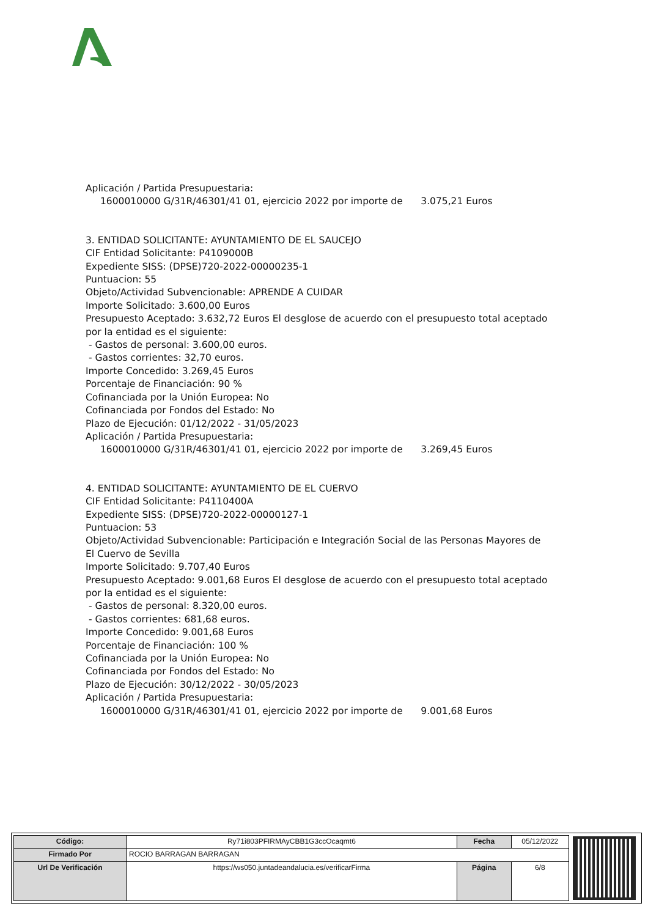Aplicación / Partida Presupuestaria:
1600010000 G/31R/46301/41 01, ejercicio 2022 por importe de 3.075,21 Euros
3. ENTIDAD SOLICITANTE: AYUNTAMIENTO DE EL SAUCEJO
CIF Entidad Solicitante: P4109000B
Expediente SISS: (DPSE)720-2022-00000235-1
Puntuacion: 55
Objeto/Actividad Subvencionable: APRENDE A CUIDAR
Importe Solicitado: 3.600,00 Euros
Presupuesto Aceptado: 3.632,72 Euros El desglose de acuerdo con el presupuesto total aceptado por la entidad es el siguiente:
- Gastos de personal: 3.600,00 euros.
- Gastos corrientes: 32,70 euros.
Importe Concedido: 3.269,45 Euros
Porcentaje de Financiación: 90 %
Cofinanciada por la Unión Europea: No
Cofinanciada por Fondos del Estado: No
Plazo de Ejecución: 01/12/2022 - 31/05/2023
Aplicación / Partida Presupuestaria:
1600010000 G/31R/46301/41 01, ejercicio 2022 por importe de 3.269,45 Euros
4. ENTIDAD SOLICITANTE: AYUNTAMIENTO DE EL CUERVO
CIF Entidad Solicitante: P4110400A
Expediente SISS: (DPSE)720-2022-00000127-1
Puntuacion: 53
Objeto/Actividad Subvencionable: Participación e Integración Social de las Personas Mayores de El Cuervo de Sevilla
Importe Solicitado: 9.707,40 Euros
Presupuesto Aceptado: 9.001,68 Euros El desglose de acuerdo con el presupuesto total aceptado por la entidad es el siguiente:
- Gastos de personal: 8.320,00 euros.
- Gastos corrientes: 681,68 euros.
Importe Concedido: 9.001,68 Euros
Porcentaje de Financiación: 100 %
Cofinanciada por la Unión Europea: No
Cofinanciada por Fondos del Estado: No
Plazo de Ejecución: 30/12/2022 - 30/05/2023
Aplicación / Partida Presupuestaria:
1600010000 G/31R/46301/41 01, ejercicio 2022 por importe de 9.001,68 Euros
| Código: | Ry71i803PFIRMAyCBB1G3ccOcaqmt6 | Fecha | 05/12/2022 |
| Firmado Por | ROCIO BARRAGAN BARRAGAN | | |
| Url De Verificación | https://ws050.juntadeandalucia.es/verificarFirma | Página | 6/8 |